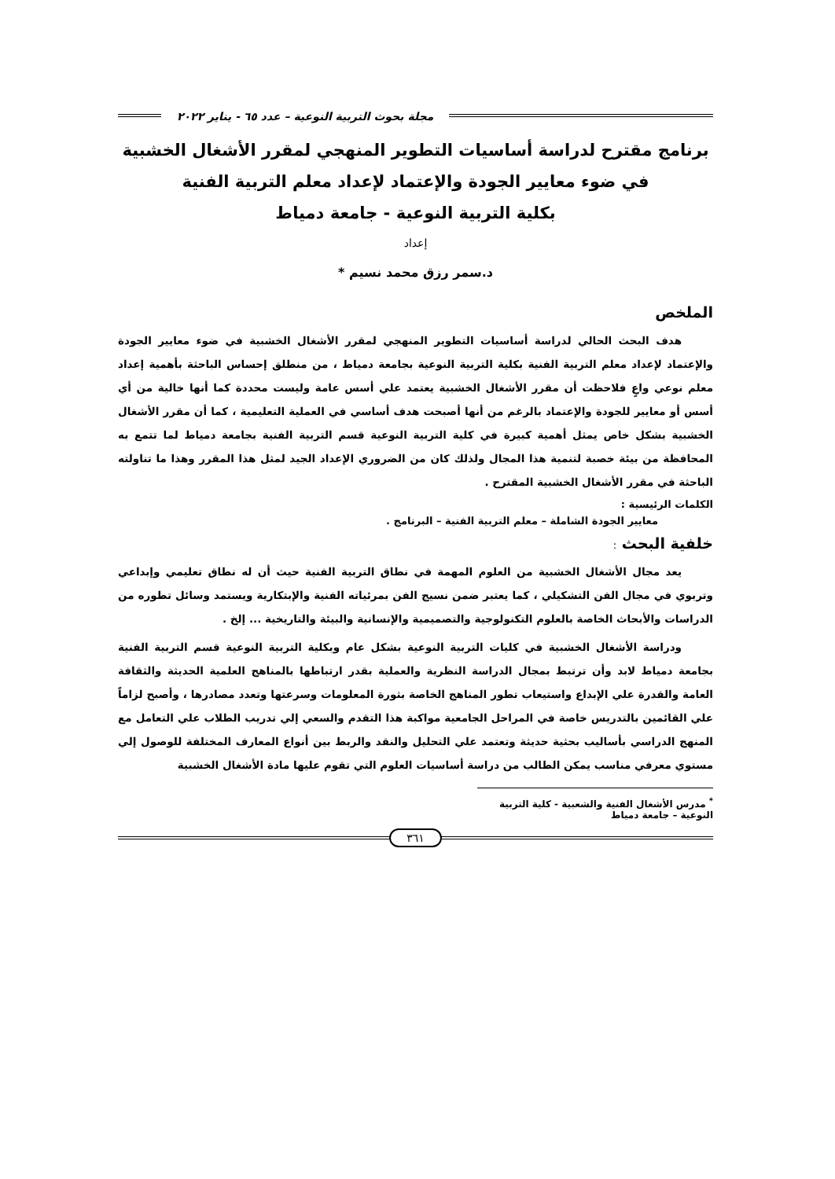مجلة بحوث التربية النوعية – عدد ٦٥ - يناير ٢٠٢٢
برنامج مقترح لدراسة أساسيات التطوير المنهجي لمقرر الأشغال الخشبية
في ضوء معايير الجودة والإعتماد لإعداد معلم التربية الفنية
بكلية التربية النوعية - جامعة دمياط
إعداد
د.سمر رزق محمد نسيم *
الملخص
هدف البحث الحالي لدراسة أساسيات التطوير المنهجي لمقرر الأشغال الخشبية في ضوء معايير الجودة والإعتماد لإعداد معلم التربية الفنية بكلية التربية النوعية بجامعة دمياط ، من منطلق إحساس الباحثة بأهمية إعداد معلم نوعي واعٍ فلاحظت أن مقرر الأشغال الخشبية يعتمد علي أسس عامة وليست محددة كما أنها خالية من أي أسس أو معايير للجودة والإعتماد بالرغم من أنها أصبحت هدف أساسي في العملية التعليمية ، كما أن مقرر الأشغال الخشبية بشكل خاص يمثل أهمية كبيرة في كلية التربية النوعية قسم التربية الفنية بجامعة دمياط لما تتمع به المحافظة من بيئة خصبة لتنمية هذا المجال ولذلك كان من الضروري الإعداد الجيد لمثل هذا المقرر وهذا ما تناولته الباحثة في مقرر الأشغال الخشبية المقترح .
الكلمات الرئيسية :
معايير الجودة الشاملة – معلم التربية الفنية – البرنامج .
خلفية البحث :
يعد مجال الأشغال الخشبية من العلوم المهمة في نطاق التربية الفنية حيث أن له نطاق تعليمي وإبداعي وتربوي في مجال الفن التشكيلي ، كما يعتبر ضمن نسيج الفن بمرئياته الفنية والإبتكارية ويستمد وسائل تطوره من الدراسات والأبحاث الخاصة بالعلوم التكنولوجية والتصميمية والإنسانية والبيئة والتاريخية ... إلخ .
ودراسة الأشغال الخشبية في كليات التربية النوعية بشكل عام وبكلية التربية النوعية قسم التربية الفنية بجامعة دمياط لابد وأن ترتبط بمجال الدراسة النظرية والعملية بقدر ارتباطها بالمناهج العلمية الحديثة والثقافة العامة والقدرة علي الإبداع واستيعاب تطور المناهج الخاصة بثورة المعلومات وسرعتها وتعدد مصادرها ، وأصبح لزاماً علي القائمين بالتدريس خاصة في المراحل الجامعية مواكبة هذا التقدم والسعي إلي تدريب الطلاب علي التعامل مع المنهج الدراسي بأساليب بحثية حديثة وتعتمد علي التحليل والنقد والربط بين أنواع المعارف المختلفة للوصول إلي مستوي معرفي مناسب يمكن الطالب من دراسة أساسيات العلوم التي تقوم عليها مادة الأشغال الخشبية
<sup>*</sup> مدرس الأشغال الفنية والشعبية - كلية التربية النوعية – جامعة دمياط
٣٦١